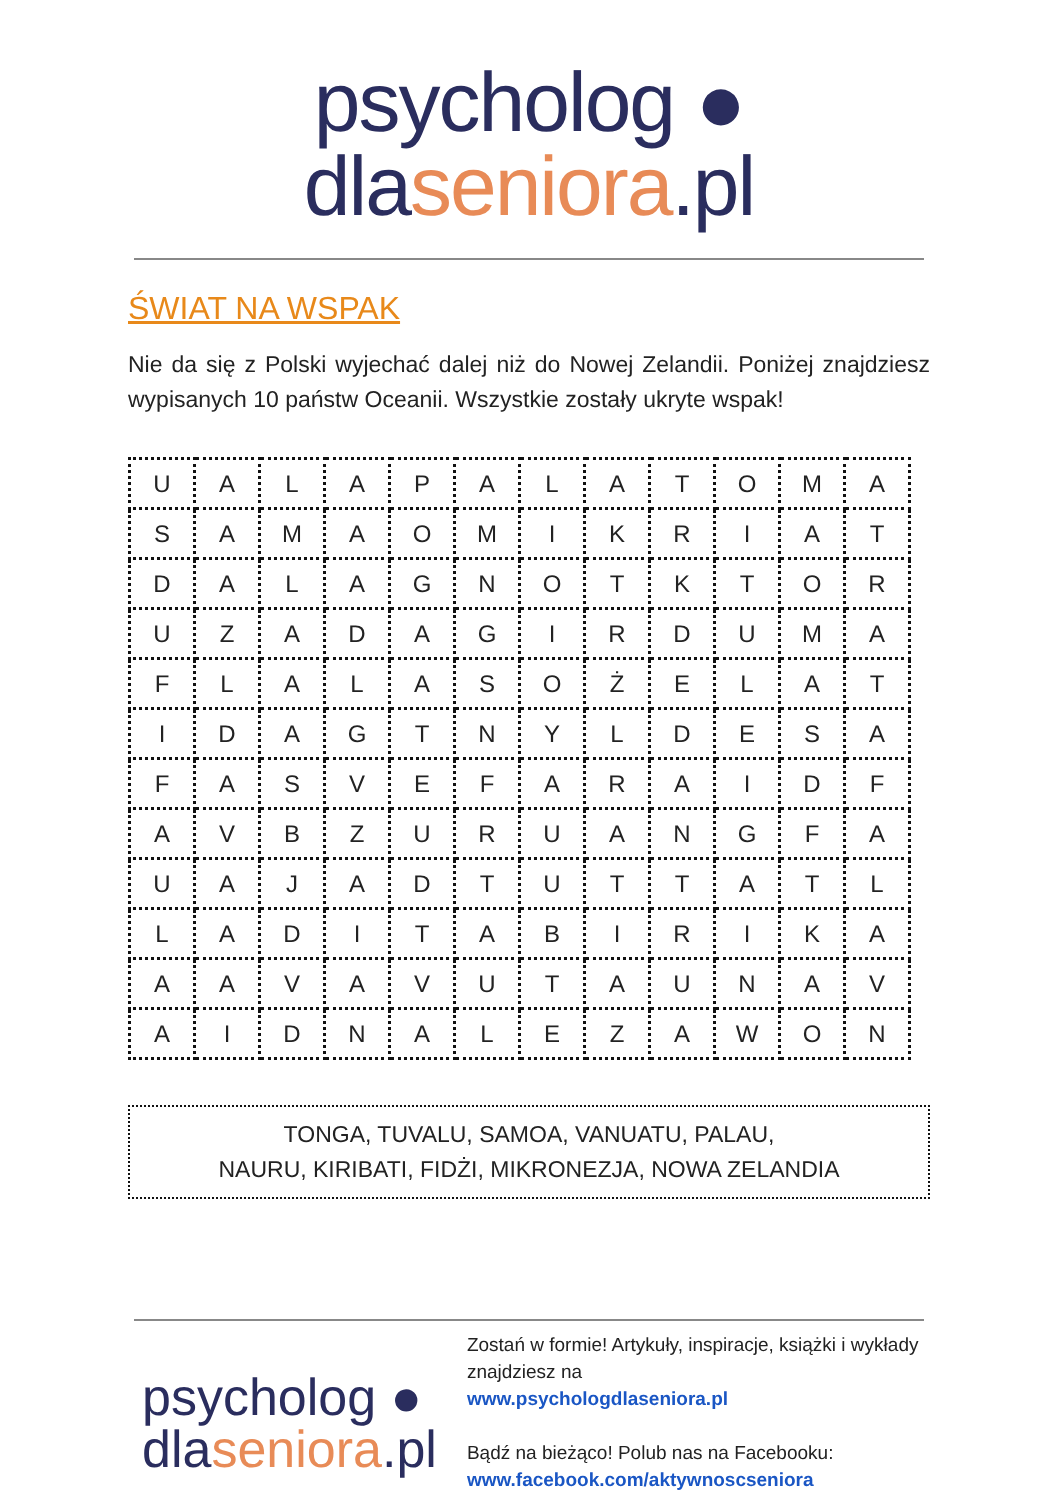psycholog ● dlaseniora.pl
ŚWIAT NA WSPAK
Nie da się z Polski wyjechać dalej niż do Nowej Zelandii. Poniżej znajdziesz wypisanych 10 państw Oceanii. Wszystkie zostały ukryte wspak!
| U | A | L | A | P | A | L | A | T | O | M | A |
| S | A | M | A | O | M | I | K | R | I | A | T |
| D | A | L | A | G | N | O | T | K | T | O | R |
| U | Z | A | D | A | G | I | R | D | U | M | A |
| F | L | A | L | A | S | O | Ż | E | L | A | T |
| I | D | A | G | T | N | Y | L | D | E | S | A |
| F | A | S | V | E | F | A | R | A | I | D | F |
| A | V | B | Z | U | R | U | A | N | G | F | A |
| U | A | J | A | D | T | U | T | T | A | T | L |
| L | A | D | I | T | A | B | I | R | I | K | A |
| A | A | V | A | V | U | T | A | U | N | A | V |
| A | I | D | N | A | L | E | Z | A | W | O | N |
TONGA, TUVALU, SAMOA, VANUATU, PALAU,
NAURU, KIRIBATI, FIDŻI, MIKRONEZJA, NOWA ZELANDIA
psycholog ●
dlaseniora.pl
Zostań w formie! Artykuły, inspiracje, książki i wykłady znajdziesz na
www.psychologdlaseniora.pl
Bądź na bieżąco! Polub nas na Facebooku:
www.facebook.com/aktywnoscseniora